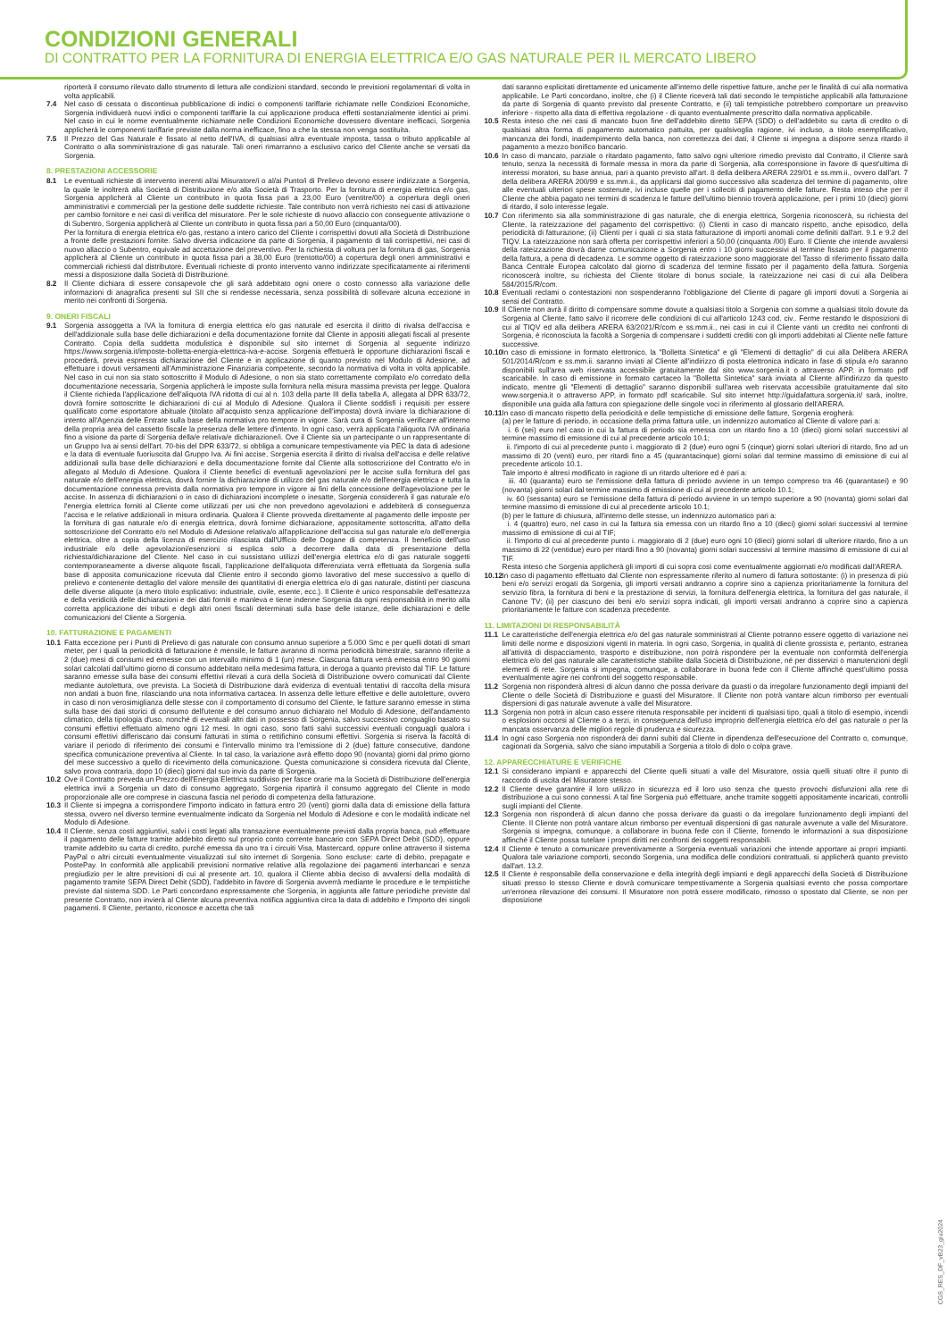CONDIZIONI GENERALI
DI CONTRATTO PER LA FORNITURA DI ENERGIA ELETTRICA E/O GAS NATURALE PER IL MERCATO LIBERO
riporterà il consumo rilevato dallo strumento di lettura alle condizioni standard, secondo le previsioni regolamentari di volta in volta applicabili.
7.4 Nel caso di cessata o discontinua pubblicazione di indici o componenti tariffarie richiamate nelle Condizioni Economiche, Sorgenia individuerà nuovi indici o componenti tariffarie la cui applicazione produca effetti sostanzialmente identici ai primi. Nel caso in cui le norme eventualmente richiamate nelle Condizioni Economiche dovessero diventare inefficaci, Sorgenia applicherà le componenti tariffarie previste dalla norma inefficace, fino a che la stessa non venga sostituita.
7.5 Il Prezzo del Gas Naturale è fissato al netto dell'IVA, di qualsiasi altra eventuale imposta, tassa o tributo applicabile al Contratto o alla somministrazione di gas naturale. Tali oneri rimarranno a esclusivo carico del Cliente anche se versati da Sorgenia.
8. PRESTAZIONI ACCESSORIE
8.1 Le eventuali richieste di intervento inerenti al/ai Misuratore/i o al/ai Punto/i di Prelievo devono essere indirizzate a Sorgenia, la quale le inoltrerà alla Società di Distribuzione e/o alla Società di Trasporto. Per la fornitura di energia elettrica e/o gas, Sorgenia applicherà al Cliente un contributo in quota fissa pari a 23,00 Euro (ventitre/00) a copertura degli oneri amministrativi e commerciali per la gestione delle suddette richieste. Tale contributo non verrà richiesto nei casi di attivazione per cambio fornitore e nei casi di verifica del misuratore. Per le sole richieste di nuovo allaccio con conseguente attivazione o di Subentro, Sorgenia applicherà al Cliente un contributo in quota fissa pari a 50,00 Euro (cinquanta/00).
Per la fornitura di energia elettrica e/o gas, restano a intero carico del Cliente i corrispettivi dovuti alla Società di Distribuzione a fronte delle prestazioni fornite. Salvo diversa indicazione da parte di Sorgenia, il pagamento di tali corrispettivi, nei casi di nuovo allaccio o Subentro, equivale ad accettazione del preventivo. Per la richiesta di voltura per la fornitura di gas, Sorgenia applicherà al Cliente un contributo in quota fissa pari a 38,00 Euro (trentotto/00) a copertura degli oneri amministrativi e commerciali richiesti dal distributore. Eventuali richieste di pronto intervento vanno indirizzate specificatamente ai riferimenti messi a disposizione dalla Società di Distribuzione.
8.2 Il Cliente dichiara di essere consapevole che gli sarà addebitato ogni onere o costo connesso alla variazione delle informazioni di anagrafica presenti sul SII che si rendesse necessaria, senza possibilità di sollevare alcuna eccezione in merito nei confronti di Sorgenia.
9. ONERI FISCALI
9.1 Sorgenia assoggetta a IVA la fornitura di energia elettrica e/o gas naturale ed esercita il diritto di rivalsa dell'accisa e dell'addizionale sulla base delle dichiarazioni e della documentazione fornite dal Cliente in appositi allegati fiscali al presente Contratto. Copia della suddetta modulistica è disponibile sul sito internet di Sorgenia al seguente indirizzo https://www.sorgenia.it/imposte-bolletta-energia-elettrica-iva-e-accise. Sorgenia effettuerà le opportune dichiarazioni fiscali e procederà, previa espressa dichiarazione del Cliente e in applicazione di quanto previsto nel Modulo di Adesione, ad effettuare i dovuti versamenti all'Amministrazione Finanziaria competente, secondo la normativa di volta in volta applicabile. Nel caso in cui non sia stato sottoscritto il Modulo di Adesione, o non sia stato correttamente compilato e/o corredato della documentazione necessaria, Sorgenia applicherà le imposte sulla fornitura nella misura massima prevista per legge. Qualora il Cliente richieda l'applicazione dell'aliquota IVA ridotta di cui al n. 103 della parte III della tabella A, allegata al DPR 633/72, dovrà fornire sottoscritte le dichiarazioni di cui al Modulo di Adesione. Qualora il Cliente soddisfi i requisiti per essere qualificato come esportatore abituale (titolato all'acquisto senza applicazione dell'imposta) dovrà inviare la dichiarazione di intento all'Agenzia delle Entrate sulla base della normativa pro tempore in vigore. Sarà cura di Sorgenia verificare all'interno della propria area del cassetto fiscale la presenza delle lettere d'intento. In ogni caso, verrà applicata l'aliquota IVA ordinaria fino a visione da parte di Sorgenia della/e relativa/e dichiarazione/i. Ove il Cliente sia un partecipante o un rappresentante di un Gruppo Iva ai sensi dell'art. 70-bis del DPR 633/72, si obbliga a comunicare tempestivamente via PEC la data di adesione e la data di eventuale fuoriuscita dal Gruppo Iva. Ai fini accise, Sorgenia esercita il diritto di rivalsa dell'accisa e delle relative addizionali sulla base delle dichiarazioni e della documentazione fornite dal Cliente alla sottoscrizione del Contratto e/o in allegato al Modulo di Adesione. Qualora il Cliente benefici di eventuali agevolazioni per le accise sulla fornitura del gas naturale e/o dell'energia elettrica, dovrà fornire la dichiarazione di utilizzo del gas naturale e/o dell'energia elettrica e tutta la documentazione connessa prevista dalla normativa pro tempore in vigore ai fini della concessione dell'agevolazione per le accise. In assenza di dichiarazioni o in caso di dichiarazioni incomplete o inesatte, Sorgenia considererà il gas naturale e/o l'energia elettrica forniti al Cliente come utilizzati per usi che non prevedono agevolazioni e addebiterà di conseguenza l'accisa e le relative addizionali in misura ordinaria. Qualora il Cliente provveda direttamente al pagamento delle imposte per la fornitura di gas naturale e/o di energia elettrica, dovrà fornirne dichiarazione, appositamente sottoscritta, all'atto della sottoscrizione del Contratto e/o nel Modulo di Adesione relativa/o all'applicazione dell'accisa sul gas naturale e/o dell'energia elettrica, oltre a copia della licenza di esercizio rilasciata dall'Ufficio delle Dogane di competenza. Il beneficio dell'uso industriale e/o delle agevolazioni/esenzioni si esplica solo a decorrere dalla data di presentazione della richiesta/dichiarazione del Cliente. Nel caso in cui sussistano utilizzi dell'energia elettrica e/o di gas naturale soggetti contemporaneamente a diverse aliquote fiscali, l'applicazione dell'aliquota differenziata verrà effettuata da Sorgenia sulla base di apposita comunicazione ricevuta dal Cliente entro il secondo giorno lavorativo del mese successivo a quello di prelievo e contenente dettaglio del valore mensile dei quantitativi di energia elettrica e/o di gas naturale, distinti per ciascuna delle diverse aliquote (a mero titolo esplicativo: industriale, civile, esente, ecc.). Il Cliente è unico responsabile dell'esattezza e della veridicità delle dichiarazioni e dei dati forniti e manleva e tiene indenne Sorgenia da ogni responsabilità in merito alla corretta applicazione dei tributi e degli altri oneri fiscali determinati sulla base delle istanze, delle dichiarazioni e delle comunicazioni del Cliente a Sorgenia.
10. FATTURAZIONE E PAGAMENTI
10.1 Fatta eccezione per i Punti di Prelievo di gas naturale con consumo annuo superiore a 5.000 Smc e per quelli dotati di smart meter, per i quali la periodicità di fatturazione è mensile, le fatture avranno di norma periodicità bimestrale, saranno riferite a 2 (due) mesi di consumi ed emesse con un intervallo minimo di 1 (un) mese. Ciascuna fattura verrà emessa entro 90 giorni solari calcolati dall'ultimo giorno di consumo addebitato nella medesima fattura, in deroga a quanto previsto dal TIF. Le fatture saranno emesse sulla base dei consumi effettivi rilevati a cura della Società di Distribuzione ovvero comunicati dal Cliente mediante autolettura, ove prevista. La Società di Distribuzione darà evidenza di eventuali tentativi di raccolta della misura non andati a buon fine, rilasciando una nota informativa cartacea. In assenza delle letture effettive e delle autoletture, ovvero in caso di non verosimiglianza delle stesse con il comportamento di consumo del Cliente, le fatture saranno emesse in stima sulla base dei dati storici di consumo dell'utente e del consumo annuo dichiarato nel Modulo di Adesione, dell'andamento climatico, della tipologia d'uso, nonché di eventuali altri dati in possesso di Sorgenia, salvo successivo conguaglio basato su consumi effettivi effettuato almeno ogni 12 mesi. In ogni caso, sono fatti salvi successivi eventuali conguagli qualora i consumi effettivi differiscano dai consumi fatturati in stima o rettifichino consumi effettivi. Sorgenia si riserva la facoltà di variare il periodo di riferimento dei consumi e l'intervallo minimo tra l'emissione di 2 (due) fatture consecutive, dandone specifica comunicazione preventiva al Cliente. In tal caso, la variazione avrà effetto dopo 90 (novanta) giorni dal primo giorno del mese successivo a quello di ricevimento della comunicazione. Questa comunicazione si considera ricevuta dal Cliente, salvo prova contraria, dopo 10 (dieci) giorni dal suo invio da parte di Sorgenia.
10.2 Ove il Contratto preveda un Prezzo dell'Energia Elettrica suddiviso per fasce orarie ma la Società di Distribuzione dell'energia elettrica invii a Sorgenia un dato di consumo aggregato, Sorgenia ripartirà il consumo aggregato del Cliente in modo proporzionale alle ore comprese in ciascuna fascia nel periodo di competenza della fatturazione.
10.3 Il Cliente si impegna a corrispondere l'importo indicato in fattura entro 20 (venti) giorni dalla data di emissione della fattura stessa, ovvero nel diverso termine eventualmente indicato da Sorgenia nel Modulo di Adesione e con le modalità indicate nel Modulo di Adesione.
10.4 Il Cliente, senza costi aggiuntivi, salvi i costi legati alla transazione eventualmente previsti dalla propria banca, può effettuare il pagamento delle fatture tramite addebito diretto sul proprio conto corrente bancario con SEPA Direct Debit (SDD), oppure tramite addebito su carta di credito, purché emessa da uno tra i circuiti Visa, Mastercard, oppure online attraverso il sistema PayPal o altri circuiti eventualmente visualizzati sul sito internet di Sorgenia. Sono escluse: carte di debito, prepagate e PostePay. In conformità alle applicabili previsioni normative relative alla regolazione dei pagamenti interbancari e senza pregiudizio per le altre previsioni di cui al presente art. 10, qualora il Cliente abbia deciso di avvalersi della modalità di pagamento tramite SEPA Direct Debit (SDD), l'addebito in favore di Sorgenia avverrà mediante le procedure e le tempistiche previste dal sistema SDD. Le Parti concordano espressamente che Sorgenia, in aggiunta alle fatture periodiche previste dal presente Contratto, non invierà al Cliente alcuna preventiva notifica aggiuntiva circa la data di addebito e l'importo dei singoli pagamenti. Il Cliente, pertanto, riconosce e accetta che tali
dati saranno esplicitati direttamente ed unicamente all'interno delle rispettive fatture, anche per le finalità di cui alla normativa applicabile. Le Parti concordano, inoltre, che (i) il Cliente riceverà tali dati secondo le tempistiche applicabili alla fatturazione da parte di Sorgenia di quanto previsto dal presente Contratto, e (ii) tali tempistiche potrebbero comportare un preavviso inferiore - rispetto alla data di effettiva regolazione - di quanto eventualmente prescritto dalla normativa applicabile.
10.5 Resta inteso che nei casi di mancato buon fine dell'addebito diretto SEPA (SDD) o dell'addebito su carta di credito o di qualsiasi altra forma di pagamento automatico pattuita, per qualsivoglia ragione, ivi incluso, a titolo esemplificativo, mancanza dei fondi, inadempimento della banca, non correttezza dei dati, il Cliente si impegna a disporre senza ritardo il pagamento a mezzo bonifico bancario.
10.6 In caso di mancato, parziale o ritardato pagamento, fatto salvo ogni ulteriore rimedio previsto dal Contratto, il Cliente sarà tenuto, senza la necessità di formale messa in mora da parte di Sorgenia, alla corresponsione in favore di quest'ultima di interessi moratori, su base annua, pari a quanto previsto all'art. 8 della delibera ARERA 229/01 e ss.mm.ii., ovvero dall'art. 7 della delibera ARERA 200/99 e ss.mm.ii., da applicarsi dal giorno successivo alla scadenza del termine di pagamento, oltre alle eventuali ulteriori spese sostenute, ivi incluse quelle per i solleciti di pagamento delle fatture. Resta inteso che per il Cliente che abbia pagato nei termini di scadenza le fatture dell'ultimo biennio troverà applicazione, per i primi 10 (dieci) giorni di ritardo, il solo interesse legale.
10.7 Con riferimento sia alla somministrazione di gas naturale, che di energia elettrica, Sorgenia riconoscerà, su richiesta del Cliente, la rateizzazione del pagamento del corrispettivo: (i) Clienti in caso di mancato rispetto, anche episodico, della periodicità di fatturazione; (ii) Clienti per i quali ci sia stata fatturazione di importi anomali come definiti dall'art. 9.1 e 9.2 del TIQV. La rateizzazione non sarà offerta per corrispettivi inferiori a 50,00 (cinquanta /00) Euro. Il Cliente che intende avvalersi della rateizzazione dovrà darne comunicazione a Sorgenia entro i 10 giorni successivi al termine fissato per il pagamento della fattura, a pena di decadenza. Le somme oggetto di rateizzazione sono maggiorate del Tasso di riferimento fissato dalla Banca Centrale Europea calcolato dal giorno di scadenza del termine fissato per il pagamento della fattura. Sorgenia riconoscerà inoltre, su richiesta del Cliente titolare di bonus sociale, la rateizzazione nei casi di cui alla Delibera 584/2015/R/com.
10.8 Eventuali reclami o contestazioni non sospenderanno l'obbligazione del Cliente di pagare gli importi dovuti a Sorgenia ai sensi del Contratto.
10.9 Il Cliente non avrà il diritto di compensare somme dovute a qualsiasi titolo a Sorgenia con somme a qualsiasi titolo dovute da Sorgenia al Cliente, fatto salvo il ricorrere delle condizioni di cui all'articolo 1243 cod. civ.. Ferme restando le disposizioni di cui al TIQV ed alla delibera ARERA 63/2021/R/com e ss.mm.ii., nei casi in cui il Cliente vanti un credito nei confronti di Sorgenia, è riconosciuta la facoltà a Sorgenia di compensare i suddetti crediti con gli importi addebitati al Cliente nelle fatture successive.
10.10
In caso di emissione in formato elettronico, la "Bolletta Sintetica" e gli "Elementi di dettaglio" di cui alla Delibera ARERA 501/2014/R/com e ss.mm.ii. saranno inviati al Cliente all'indirizzo di posta elettronica indicato in fase di stipula e/o saranno disponibili sull'area web riservata accessibile gratuitamente dal sito www.sorgenia.it o attraverso APP, in formato pdf scaricabile. In caso di emissione in formato cartaceo la "Bolletta Sintetica" sarà inviata al Cliente all'indirizzo da questo indicato, mentre gli "Elementi di dettaglio" saranno disponibili sull'area web riservata accessibile gratuitamente dal sito www.sorgenia.it o attraverso APP, in formato pdf scaricabile. Sul sito internet http://guidafattura.sorgenia.it/ sarà, inoltre, disponibile una guida alla fattura con spiegazione delle singole voci in riferimento al glossario dell'ARERA.
10.11
In caso di mancato rispetto della periodicità e delle tempistiche di emissione delle fatture, Sorgenia erogherà:
(a) per le fatture di periodo, in occasione della prima fattura utile, un indennizzo automatico al Cliente di valore pari a:
i. 6 (sei) euro nel caso in cui la fattura di periodo sia emessa con un ritardo fino a 10 (dieci) giorni solari successivi al termine massimo di emissione di cui al precedente articolo 10.1;
ii. l'importo di cui al precedente punto i. maggiorato di 2 (due) euro ogni 5 (cinque) giorni solari ulteriori di ritardo, fino ad un massimo di 20 (venti) euro, per ritardi fino a 45 (quarantacinque) giorni solari dal termine massimo di emissione di cui al precedente articolo 10.1.
Tale importo è altresì modificato in ragione di un ritardo ulteriore ed è pari a:
iii. 40 (quaranta) euro se l'emissione della fattura di periodo avviene in un tempo compreso tra 46 (quarantasei) e 90 (novanta) giorni solari dal termine massimo di emissione di cui al precedente articolo 10.1;
iv. 60 (sessanta) euro se l'emissione della fattura di periodo avviene in un tempo superiore a 90 (novanta) giorni solari dal termine massimo di emissione di cui al precedente articolo 10.1;
(b) per le fatture di chiusura, all'interno delle stesse, un indennizzo automatico pari a:
i. 4 (quattro) euro, nel caso in cui la fattura sia emessa con un ritardo fino a 10 (dieci) giorni solari successivi al termine massimo di emissione di cui al TIF;
ii. l'importo di cui al precedente punto i. maggiorato di 2 (due) euro ogni 10 (dieci) giorni solari di ulteriore ritardo, fino a un massimo di 22 (ventidue) euro per ritardi fino a 90 (novanta) giorni solari successivi al termine massimo di emissione di cui al TIF.
Resta inteso che Sorgenia applicherà gli importi di cui sopra così come eventualmente aggiornati e/o modificati dall'ARERA.
10.12
In caso di pagamento effettuato dal Cliente non espressamente riferito al numero di fattura sottostante: (i) in presenza di più beni e/o servizi erogati da Sorgenia, gli importi versati andranno a coprire sino a capienza prioritariamente la fornitura del servizio fibra, la fornitura di beni e la prestazione di servizi, la fornitura dell'energia elettrica, la fornitura del gas naturale, il Canone TV; (ii) per ciascuno dei beni e/o servizi sopra indicati, gli importi versati andranno a coprire sino a capienza prioritariamente le fatture con scadenza precedente.
11. LIMITAZIONI DI RESPONSABILITÀ
11.1 Le caratteristiche dell'energia elettrica e/o del gas naturale somministrati al Cliente potranno essere oggetto di variazione nei limiti delle norme e disposizioni vigenti in materia. In ogni caso, Sorgenia, in qualità di cliente grossista e, pertanto, estranea all'attività di dispacciamento, trasporto e distribuzione, non potrà rispondere per la eventuale non conformità dell'energia elettrica e/o del gas naturale alle caratteristiche stabilite dalla Società di Distribuzione, né per disservizi o manutenzioni degli elementi di rete. Sorgenia si impegna, comunque, a collaborare in buona fede con il Cliente affinché quest'ultimo possa eventualmente agire nei confronti del soggetto responsabile.
11.2 Sorgenia non risponderà altresì di alcun danno che possa derivare da guasti o da irregolare funzionamento degli impianti del Cliente o delle Società di Distribuzione e guasti del Misuratore. Il Cliente non potrà vantare alcun rimborso per eventuali dispersioni di gas naturale avvenute a valle del Misuratore.
11.3 Sorgenia non potrà in alcun caso essere ritenuta responsabile per incidenti di qualsiasi tipo, quali a titolo di esempio, incendi o esplosioni occorsi al Cliente o a terzi, in conseguenza dell'uso improprio dell'energia elettrica e/o del gas naturale o per la mancata osservanza delle migliori regole di prudenza e sicurezza.
11.4 In ogni caso Sorgenia non risponderà dei danni subiti dal Cliente in dipendenza dell'esecuzione del Contratto o, comunque, cagionati da Sorgenia, salvo che siano imputabili a Sorgenia a titolo di dolo o colpa grave.
12. APPARECCHIATURE E VERIFICHE
12.1 Si considerano impianti e apparecchi del Cliente quelli situati a valle del Misuratore, ossia quelli situati oltre il punto di raccordo di uscita del Misuratore stesso.
12.2 Il Cliente deve garantire il loro utilizzo in sicurezza ed il loro uso senza che questo provochi disfunzioni alla rete di distribuzione a cui sono connessi. A tal fine Sorgenia può effettuare, anche tramite soggetti appositamente incaricati, controlli sugli impianti del Cliente.
12.3 Sorgenia non risponderà di alcun danno che possa derivare da guasti o da irregolare funzionamento degli impianti del Cliente. Il Cliente non potrà vantare alcun rimborso per eventuali dispersioni di gas naturale avvenute a valle del Misuratore. Sorgenia si impegna, comunque, a collaborare in buona fede con il Cliente, fornendo le informazioni a sua disposizione affinché il Cliente possa tutelare i propri diritti nei confronti dei soggetti responsabili.
12.4 Il Cliente è tenuto a comunicare preventivamente a Sorgenia eventuali variazioni che intende apportare ai propri impianti. Qualora tale variazione comporti, secondo Sorgenia, una modifica delle condizioni contrattuali, si applicherà quanto previsto dall'art. 13.2.
12.5 Il Cliente è responsabile della conservazione e della integrità degli impianti e degli apparecchi della Società di Distribuzione situati presso lo stesso Cliente e dovrà comunicare tempestivamente a Sorgenia qualsiasi evento che possa comportare un'erronea rilevazione dei consumi. Il Misuratore non potrà essere modificato, rimosso o spostato dal Cliente, se non per disposizione
CGS_RES_DF_vB23_giu2024